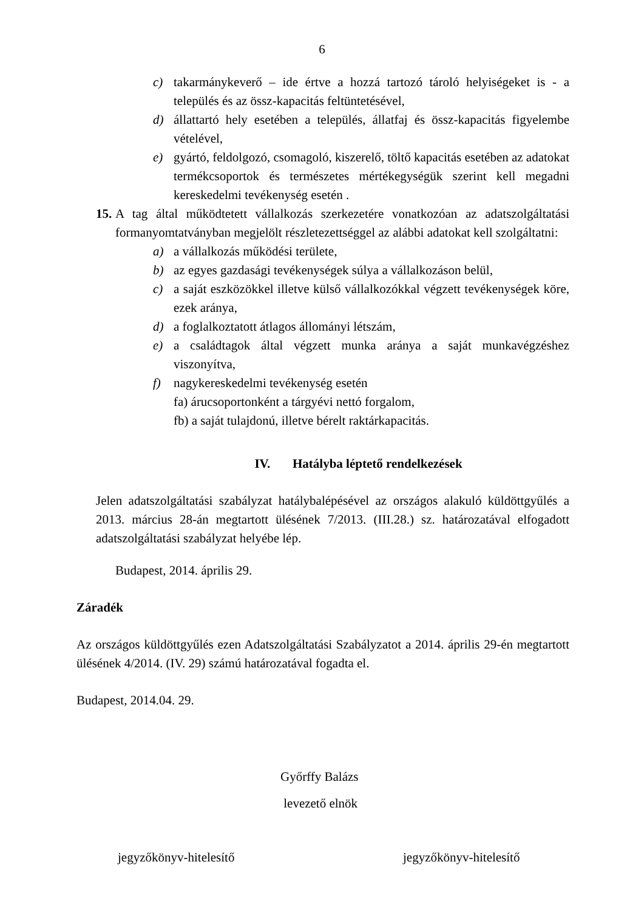6
c) takarmánykeverő – ide értve a hozzá tartozó tároló helyiségeket is - a település és az össz-kapacitás feltüntetésével,
d) állattartó hely esetében a település, állatfaj és össz-kapacitás figyelembe vételével,
e) gyártó, feldolgozó, csomagoló, kiszerelő, töltő kapacitás esetében az adatokat termékcsoportok és természetes mértékegységük szerint kell megadni kereskedelmi tevékenység esetén .
15. A tag által működtetett vállalkozás szerkezetére vonatkozóan az adatszolgáltatási formanyomtatványban megjelölt részletezettséggel az alábbi adatokat kell szolgáltatni:
a) a vállalkozás működési területe,
b) az egyes gazdasági tevékenységek súlya a vállalkozáson belül,
c) a saját eszközökkel illetve külső vállalkozókkal végzett tevékenységek köre, ezek aránya,
d) a foglalkoztatott átlagos állományi létszám,
e) a családtagok által végzett munka aránya a saját munkavégzéshez viszonyítva,
f) nagykereskedelmi tevékenység esetén
fa) árucsoportonként a tárgyévi nettó forgalom,
fb) a saját tulajdonú, illetve bérelt raktárkapacitás.
IV. Hatályba léptető rendelkezések
Jelen adatszolgáltatási szabályzat hatálybalépésével az országos alakuló küldöttgyűlés a 2013. március 28-án megtartott ülésének 7/2013. (III.28.) sz. határozatával elfogadott adatszolgáltatási szabályzat helyébe lép.
Budapest, 2014. április 29.
Záradék
Az országos küldöttgyűlés ezen Adatszolgáltatási Szabályzatot a 2014. április 29-én megtartott ülésének 4/2014. (IV. 29) számú határozatával fogadta el.
Budapest, 2014.04. 29.
Győrffy Balázs
levezető elnök
jegyzőkönyv-hitelesítő jegyzőkönyv-hitelesítő